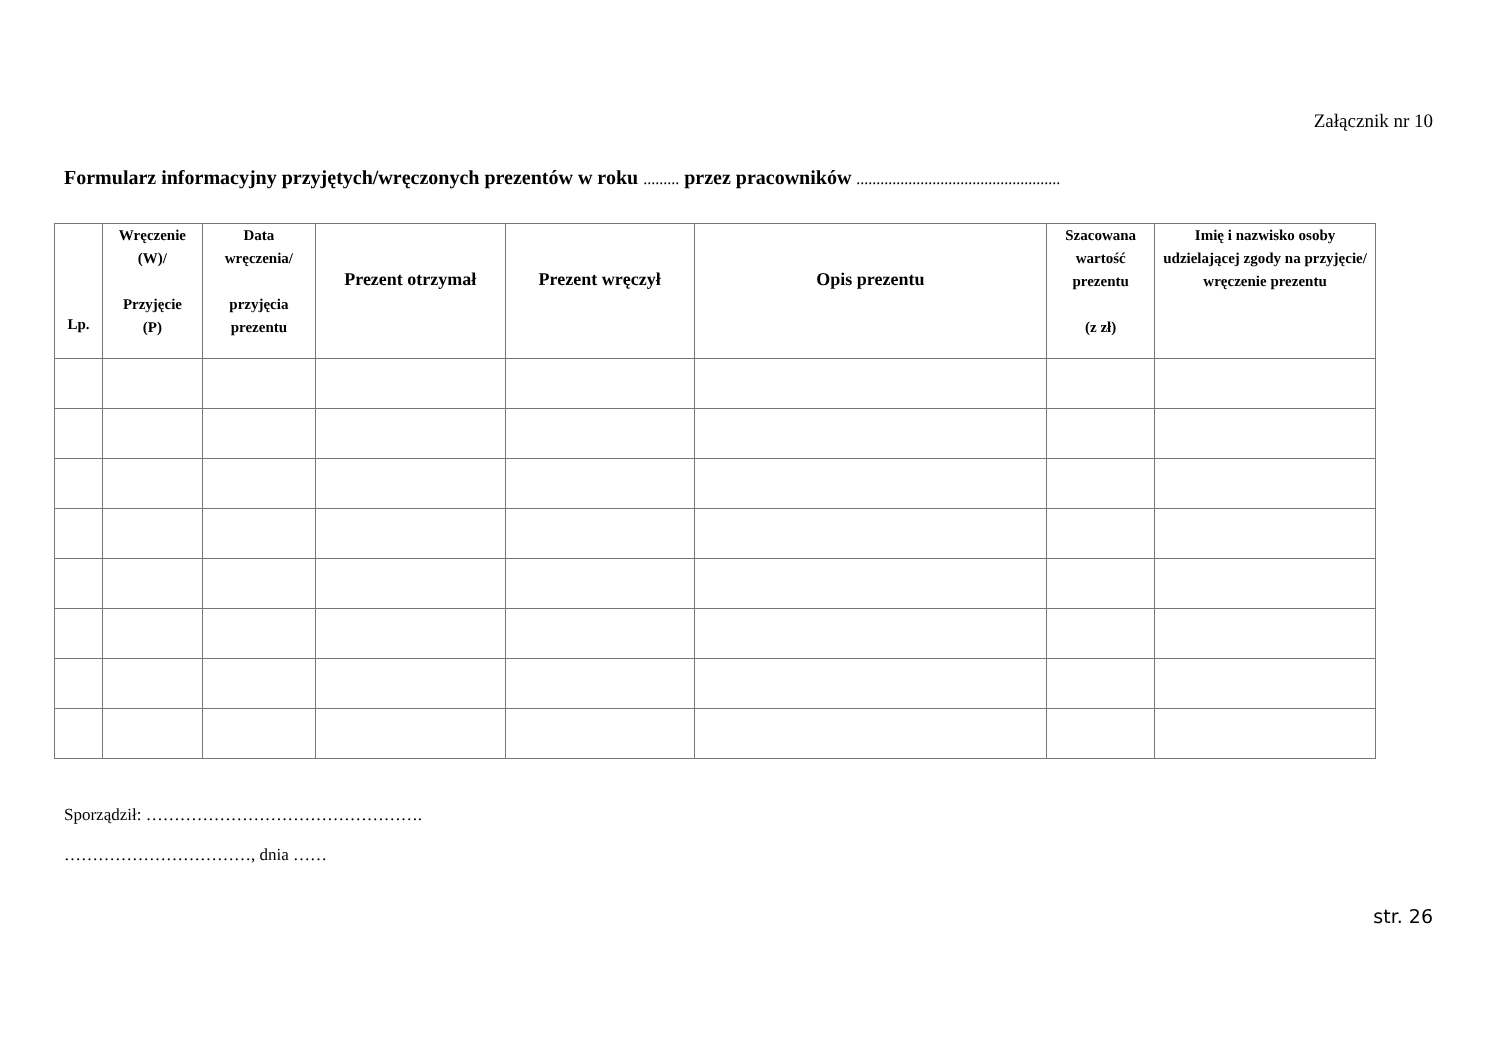Załącznik nr 10
Formularz informacyjny przyjętych/wręczonych prezentów w roku ......... przez pracowników ...................................................
| Lp. | Wręczenie (W)/ Przyjęcie (P) | Data wręczenia/ przyjęcia prezentu | Prezent otrzymał | Prezent wręczył | Opis prezentu | Szacowana wartość prezentu (z zł) | Imię i nazwisko osoby udzielającej zgody na przyjęcie/ wręczenie prezentu |
| --- | --- | --- | --- | --- | --- | --- | --- |
Sporządził: ………………………………………….
……………………………, dnia ……
str. 26